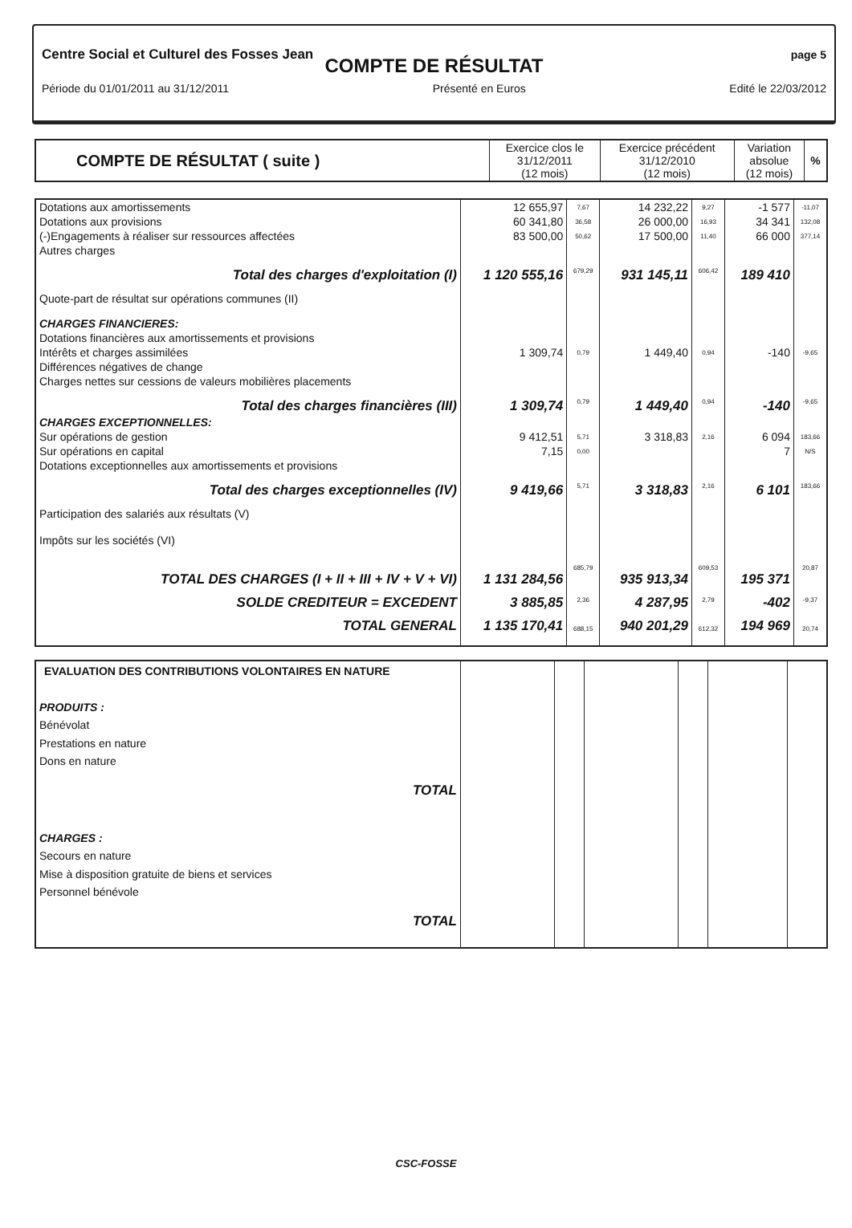Centre Social et Culturel des Fosses Jean page 5
COMPTE DE RÉSULTAT
Période du 01/01/2011 au 31/12/2011 Présenté en Euros Edité le 22/03/2012
| COMPTE DE RÉSULTAT ( suite ) | Exercice clos le 31/12/2011 (12 mois) | Exercice précédent 31/12/2010 (12 mois) | Variation absolue (12 mois) | % |
| --- | --- | --- | --- | --- |
| Dotations aux amortissements | 12 655,97 | 7,67 | 14 232,22 | 9,27 | -1 577 | -11,07 |
| Dotations aux provisions | 60 341,80 | 36,58 | 26 000,00 | 16,93 | 34 341 | 132,08 |
| (-)Engagements à réaliser sur ressources affectées | 83 500,00 | 50,62 | 17 500,00 | 11,40 | 66 000 | 377,14 |
| Autres charges | | | | | | |
| Total des charges d'exploitation (I) | 1 120 555,16 | 679,29 | 931 145,11 | 606,42 | 189 410 | |
| Quote-part de résultat sur opérations communes (II) | | | | | | |
| CHARGES FINANCIERES: | | | | | | |
| Dotations financières aux amortissements et provisions | | | | | | |
| Intérêts et charges assimilées | 1 309,74 | 0,79 | 1 449,40 | 0,94 | -140 | -9,65 |
| Différences négatives de change | | | | | | |
| Charges nettes sur cessions de valeurs mobilières placements | | | | | | |
| Total des charges financières (III) | 1 309,74 | 0,79 | 1 449,40 | 0,94 | -140 | -9,65 |
| CHARGES EXCEPTIONNELLES: | | | | | | |
| Sur opérations de gestion | 9 412,51 | 5,71 | 3 318,83 | 2,16 | 6 094 | 183,66 |
| Sur opérations en capital | 7,15 | 0,00 | | | 7 | N/S |
| Dotations exceptionnelles aux amortissements et provisions | | | | | | |
| Total des charges exceptionnelles (IV) | 9 419,66 | 5,71 | 3 318,83 | 2,16 | 6 101 | 183,66 |
| Participation des salariés aux résultats (V) | | | | | | |
| Impôts sur les sociétés (VI) | | | | | | |
| TOTAL DES CHARGES (I + II + III + IV + V + VI) | 1 131 284,56 | 685,79 | 935 913,34 | 609,53 | 195 371 | 20,87 |
| SOLDE CREDITEUR = EXCEDENT | 3 885,85 | 2,36 | 4 287,95 | 2,79 | -402 | -9,37 |
| TOTAL GENERAL | 1 135 170,41 | 688,15 | 940 201,29 | 612,32 | 194 969 | 20,74 |
| EVALUATION DES CONTRIBUTIONS VOLONTAIRES EN NATURE PRODUITS : Bénévolat Prestations en nature Dons en nature TOTAL CHARGES : Secours en nature Mise à disposition gratuite de biens et services Personnel bénévole TOTAL | | | | | | |
CSC-FOSSE